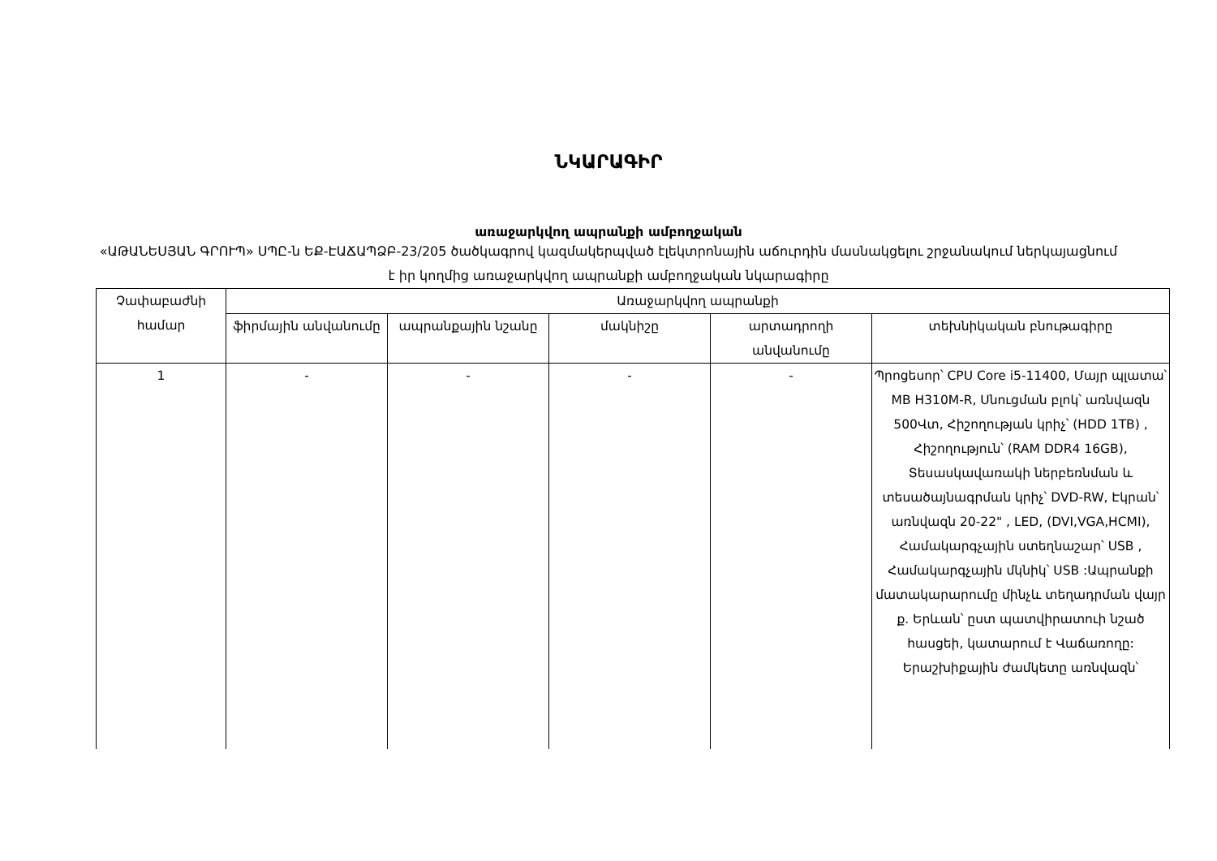ՆԿԱՐԱԳԻՐ
առաջարկվող ապրանքի ամբողջական
«ԱԹԱՆԵՍՅԱՆ ԳՐՈՒՊ» ՍՊԸ-ն ԵՔ-ԷԱՃԱՊՁԲ-23/205 ծածկագրով կազմակերպված էլեկտրոնային աճուրդին մասնակցելու շրջանակում ներկայացնում է իր կողմից առաջարկվող ապրանքի ամբողջական նկարագիրը
| Չափաբաժնի համար | Առաջարկվող ապրանքի | | | | |
| --- | --- | --- | --- | --- | --- |
| | ֆիրմային անվանումը | ապրանքային նշանը | մակնիշը | արտադրողի անվանումը | տեխնիկական բնութագիրը |
| 1 | - | - | - | - | Պրոցեսոր՝ CPU Core i5-11400, Մայր պլատա՝ MB H310M-R, Սնուցման բլոկ՝ առնվազն 500Վտ, Հիշողության կրիչ՝ (HDD 1TB) , Հիշողություն՝ (RAM DDR4 16GB), Տեսասկավառակի ներբեռնման և տեսածայնագրման կրիչ՝ DVD-RW, Էկրան՝ առնվազն 20-22" , LED, (DVI,VGA,HCMI), Համակարգչային ստեղնաշար՝ USB , Համակարգչային մկնիկ՝ USB :Ապրանքի մատակարարումը մինչև տեղադրման վայր ք. Երևան՝ ըստ պատվիրատուի նշած հասցեի, կատարում է Վաճառողը: Երաշխիքային ժամկետը առնվազն՝ |